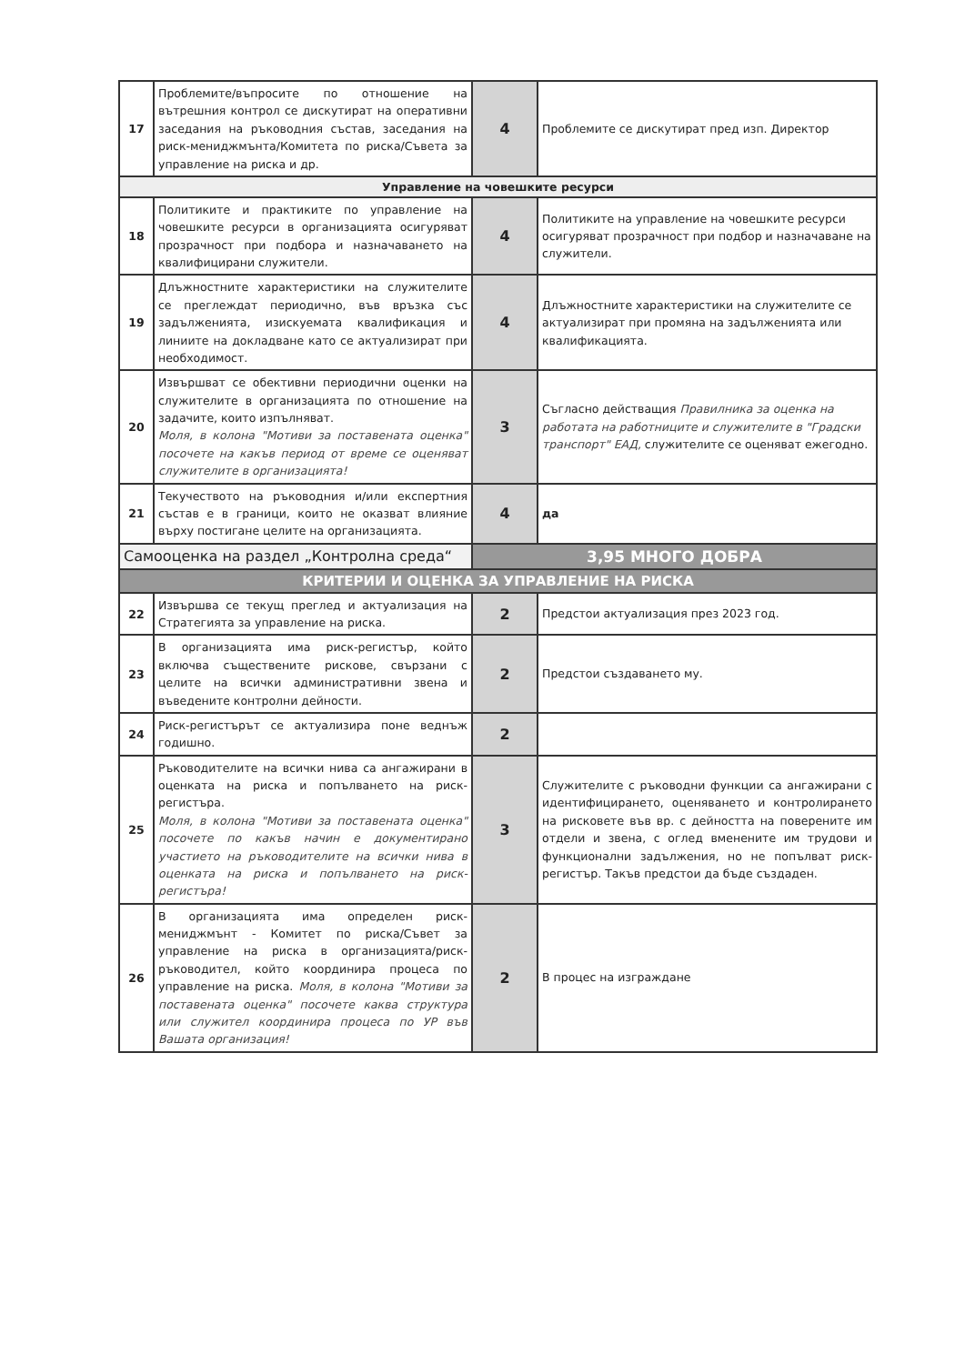| 17 | Проблемите/въпросите по отношение на вътрешния контрол се дискутират на оперативни заседания на ръководния състав, заседания на риск-мениджмънта/Комитета по риска/Съвета за управление на риска и др. | 4 | Проблемите се дискутират пред изп. Директор |
| Управление на човешките ресурси | | | |
| 18 | Политиките и практиките по управление на човешките ресурси в организацията осигуряват прозрачност при подбора и назначаването на квалифицирани служители. | 4 | Политиките на управление на човешките ресурси осигуряват прозрачност при подбор и назначаване на служители. |
| 19 | Длъжностните характеристики на служителите се преглеждат периодично, във връзка със задълженията, изискуемата квалификация и линиите на докладване като се актуализират при необходимост. | 4 | Длъжностните характеристики на служителите се актуализират при промяна на задълженията или квалификацията. |
| 20 | Извършват се обективни периодични оценки на служителите в организацията по отношение на задачите, които изпълняват. Моля, в колона "Мотиви за поставената оценка" посочете на какъв период от време се оценяват служителите в организацията! | 3 | Съгласно действащия Правилника за оценка на работата на работниците и служителите в "Градски транспорт" ЕАД, служителите се оценяват ежегодно. |
| 21 | Текучеството на ръководния и/или експертния състав е в граници, които не оказват влияние върху постигане целите на организацията. | 4 | да |
| Самооценка на раздел „Контролна среда“ | | 3,95 МНОГО ДОБРА | |
| КРИТЕРИИ И ОЦЕНКА ЗА УПРАВЛЕНИЕ НА РИСКА | | | |
| 22 | Извършва се текущ преглед и актуализация на Стратегията за управление на риска. | 2 | Предстои актуализация през 2023 год. |
| 23 | В организацията има риск-регистър, който включва съществените рискове, свързани с целите на всички административни звена и въведените контролни дейности. | 2 | Предстои създаването му. |
| 24 | Риск-регистърът се актуализира поне веднъж годишно. | 2 | |
| 25 | Ръководителите на всички нива са ангажирани в оценката на риска и попълването на риск-регистъра. Моля, в колона "Мотиви за поставената оценка" посочете по какъв начин е документирано участието на ръководителите на всички нива в оценката на риска и попълването на риск-регистъра! | 3 | Служителите с ръководни функции са ангажирани с идентифицирането, оценяването и контролирането на рисковете във вр. с дейността на поверените им отдели и звена, с оглед вменените им трудови и функционални задължения, но не попълват риск-регистър. Такъв предстои да бъде създаден. |
| 26 | В организацията има определен риск-мениджмънт - Комитет по риска/Съвет за управление на риска в организацията/риск-ръководител, който координира процеса по управление на риска. Моля, в колона "Мотиви за поставената оценка" посочете каква структура или служител координира процеса по УР във Вашата организация! | 2 | В процес на изграждане |